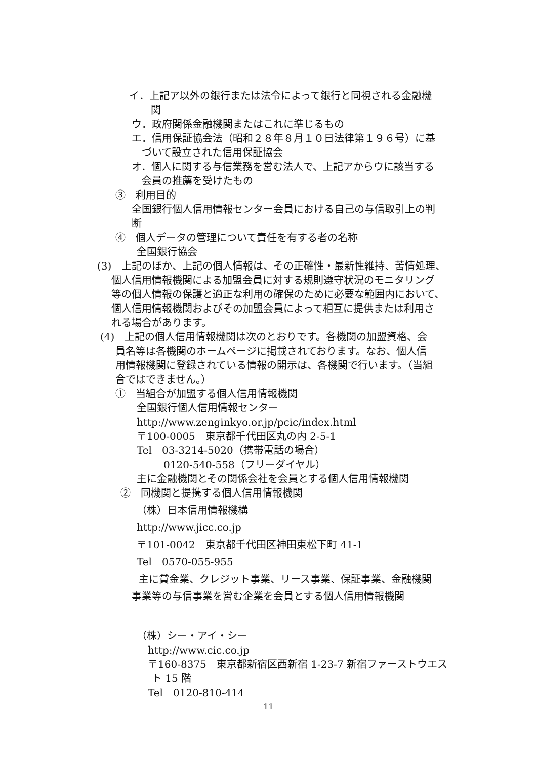イ．上記ア以外の銀行または法令によって銀行と同視される金融機
関
ウ．政府関係金融機関またはこれに準じるもの
エ．信用保証協会法（昭和２８年８月１０日法律第１９６号）に基
づいて設立された信用保証協会
オ．個人に関する与信業務を営む法人で、上記アからウに該当する
会員の推薦を受けたもの
③　利用目的
全国銀行個人信用情報センター会員における自己の与信取引上の判
断
④　個人データの管理について責任を有する者の名称
全国銀行協会
(3)　上記のほか、上記の個人情報は、その正確性・最新性維持、苦情処理、
個人信用情報機関による加盟会員に対する規則遵守状況のモニタリング
等の個人情報の保護と適正な利用の確保のために必要な範囲内において、
個人信用情報機関およびその加盟会員によって相互に提供または利用さ
れる場合があります。
(4)　上記の個人信用情報機関は次のとおりです。各機関の加盟資格、会
員名等は各機関のホームページに掲載されております。なお、個人信
用情報機関に登録されている情報の開示は、各機関で行います。（当組
合ではできません。）
①　当組合が加盟する個人信用情報機関
全国銀行個人信用情報センター
http://www.zenginkyo.or.jp/pcic/index.html
〒100-0005　東京都千代田区丸の内 2-5-1
Tel　03-3214-5020（携帯電話の場合）
0120‐540‐558（フリーダイヤル）
主に金融機関とその関係会社を会員とする個人信用情報機関
②　同機関と提携する個人信用情報機関
（株）日本信用情報機構
http://www.jicc.co.jp
〒101-0042　東京都千代田区神田東松下町 41-1
Tel　0570-055-955
主に貸金業、クレジット事業、リース事業、保証事業、金融機関
事業等の与信事業を営む企業を会員とする個人信用情報機関
（株）シー・アイ・シー
http://www.cic.co.jp
〒160-8375　東京都新宿区西新宿 1-23-7 新宿ファーストウエス
ト 15 階
Tel　0120-810-414
11